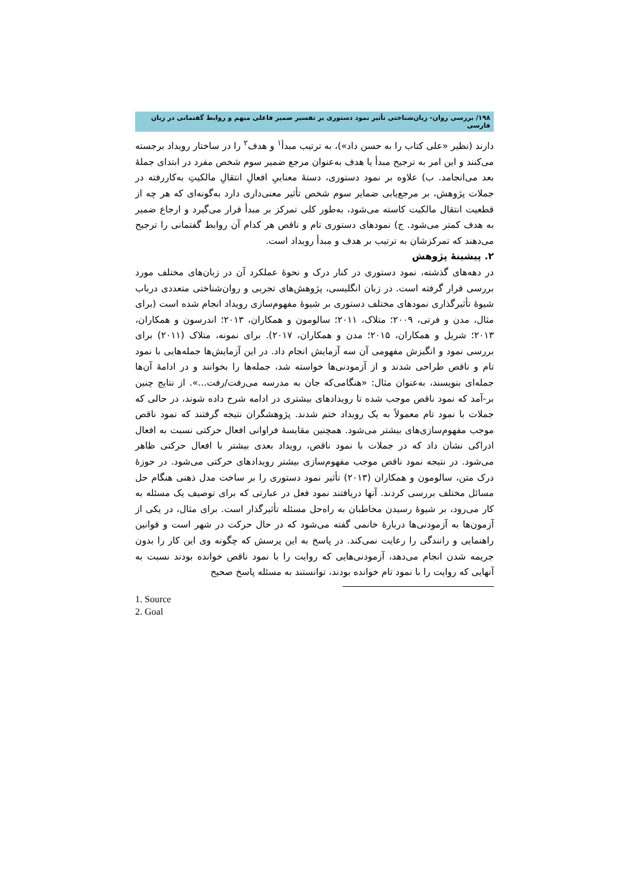۱۹۸/ بررسی روان- زبان‌شناختی تأثیر نمود دستوری بر تفسیر ضمیر فاعلی مبهم و روابط گفتمانی در زبان فارسی
دارند (نظیر «علی کتاب را به حسن داد»)، به ترتیب مبدأ<sup>۱</sup> و هدف<sup>۲</sup> را در ساختار رویداد برجسته می‌کنند و این امر به ترجیح مبدأ یا هدف به‌عنوان مرجع ضمیر سوم شخص مفرد در ابتدای جملهٔ بعد می‌انجامد. ب) علاوه بر نمود دستوری، دستهٔ معناییِ افعالِ انتقالِ مالکیتِ به‌کاررفته در جملات پژوهش، بر مرجع‌یابی ضمایر سوم شخص تأثیر معنی‌داری دارد به‌گونه‌ای که هر چه از قطعیت انتقال مالکیت کاسته می‌شود، به‌طور کلی تمرکز بر مبدأ قرار می‌گیرد و ارجاع ضمیر به هدف کمتر می‌شود. ج) نمودهای دستوری تام و ناقص هر کدام آن روابط گفتمانی را ترجیح می‌دهند که تمرکزشان به ترتیب بر هدف و مبدأ رویداد است.
۲. پیشینهٔ پژوهش
در دهه‌های گذشته، نمود دستوری در کنار درک و نحوهٔ عملکرد آن در زبان‌های مختلف مورد بررسی قرار گرفته است. در زبان انگلیسی، پژوهش‌های تجربی و روان‌شناختی متعددی درباب شیوهٔ تأثیرگذاری نمودهای مختلف دستوری بر شیوهٔ مفهوم‌سازی رویداد انجام شده است (برای مثال، مدن و فرتی، ۲۰۰۹؛ متلاک، ۲۰۱۱؛ سالومون و همکاران، ۲۰۱۳؛ اندرسون و همکاران، ۲۰۱۳؛ شریل و همکاران، ۲۰۱۵؛ مدن و همکاران، ۲۰۱۷). برای نمونه، متلاک (۲۰۱۱) برای بررسی نمود و انگیزش مفهومی آن سه آزمایش انجام داد. در این آزمایش‌ها جمله‌هایی با نمود تام و ناقص طراحی شدند و از آزمودنی‌ها خواسته شد، جمله‌ها را بخوانند و در ادامهٔ آن‌ها جمله‌ای بنویسند، به‌عنوان مثال: «هنگامی‌که جان به مدرسه می‌رفت/رفت...». از نتایج چنین بر-آمد که نمود ناقص موجب شده تا رویدادهای بیشتری در ادامه شرح داده شوند، در حالی که جملات با نمود تام معمولاً به یک رویداد ختم شدند. پژوهشگران نتیجه گرفتند که نمود ناقص موجب مفهوم‌سازی‌های بیشتر می‌شود. همچنین مقایسهٔ فراوانی افعال حرکتی نسبت به افعال ادراکی نشان داد که در جملات با نمود ناقص، رویداد بعدی بیشتر با افعال حرکتی ظاهر می‌شود. در نتیجه نمود ناقص موجب مفهوم‌سازی بیشتر رویدادهای حرکتی می‌شود. در حوزهٔ درک متن، سالومون و همکاران (۲۰۱۳) تأثیر نمود دستوری را بر ساخت مدل ذهنی هنگام حل مسائل مختلف بررسی کردند. آنها دریافتند نمود فعل در عبارتی که برای توصیف یک مسئله به کار می‌رود، بر شیوهٔ رسیدن مخاطبان به راه‌حل مسئله تأثیرگذار است. برای مثال، در یکی از آزمون‌ها به آزمودنی‌ها دربارهٔ خانمی گفته می‌شود که در حال حرکت در شهر است و قوانین راهنمایی و رانندگی را رعایت نمی‌کند. در پاسخ به این پرسش که چگونه وی این کار را بدون جریمه شدن انجام می‌دهد، آزمودنی‌هایی که روایت را با نمود ناقص خوانده بودند نسبت به آنهایی که روایت را با نمود تام خوانده بودند، توانستند به مسئله پاسخ صحیح
1. Source
2. Goal